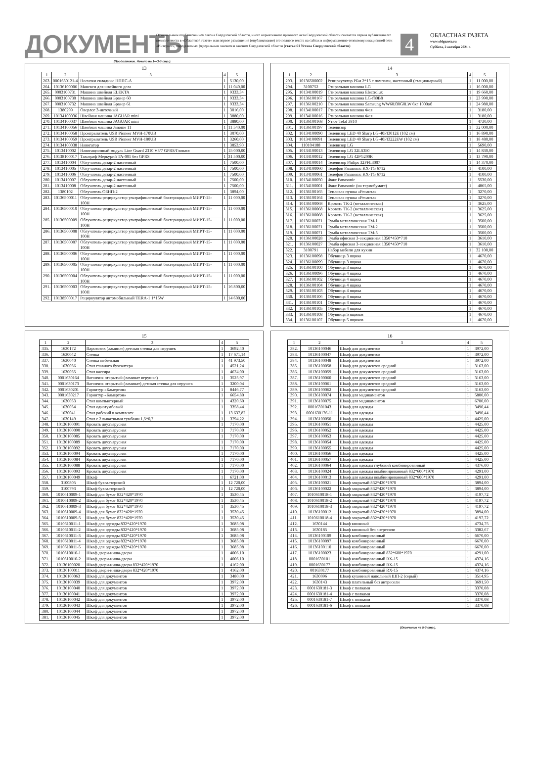ДОКУМЕНТЫ
Официальным опубликованием закона Свердловской области, иного нормативного правового акта Свердловской области считается первая публикация его полного текста в «Областной газете» или первое размещение (опубликование) его полного текста на сайтах в информационно-телекоммуникационной сети «Интернет», определяемых федеральным законом и законом Свердловской области (статья 61 Устава Свердловской области)
4
ОБЛАСТНАЯ ГАЗЕТА
www.oblgazeta.ru
Суббота, 2 октября 2021 г.
(Продолжение. Начало на 1—3-й стр.).
13
| 1 | 2 | 3 | 4 | 5 |
| --- | --- | --- | --- | --- |
| 263. | 0001630121-4 | Носилки складные НППС-А | 1 | 5130,00 |
| 264. | 10136100006 | Манекен для швейного дела | 1 | 11 040,00 |
| 265. | 0003100731 | Машина швейная ELEKTA | 1 | 9333,34 |
| 266. | 0003100730 | Машина швейная Бразер 60 | 1 | 9333,34 |
| 267. | 0003100732 | Машина швейная Бразер 61 | 1 | 9333,34 |
| 268. | 1380299 | Оверлог 3-ниточный | 1 | 3016,00 |
| 269. | 10134100036 | Швейная машина JAGUAR mini | 1 | 3880,00 |
| 270. | 10134100037 | Швейная машина JAGUAR mini | 1 | 3880,00 |
| 271. | 10134100056 | Швейная машина Janome 11 | 1 | 11 540,00 |
| 272. | 10134100058 | Проигрыватель USB Pioneer MVH-170UB | 1 | 3070,00 |
| 273. | 10134100059 | Проигрыватель USB Pioneer MVH-180UB | 1 | 3260,00 |
| 274. | 10134100038 | Навигатор | 1 | 3853,90 |
| 275. | 1013410002 | Навигационный модуль Line Guard 2310 V3/7 GPRS/Глонасс | 1 | 15 000,00 |
| 276. | 10138100017 | Тахограф Меркурий ТА-001 без GPRS | 1 | 31 500,00 |
| 277. | 1013410004 | Облучатель дезар-2 настенный | 1 | 7500,00 |
| 278. | 1013410005 | Облучатель дезар-2 настенный | 1 | 7500,00 |
| 279. | 1013410006 | Облучатель дезар-2 настенный | 1 | 7500,00 |
| 280. | 1013410007 | Облучатель дезар-2 настенный | 1 | 7500,00 |
| 281. | 1013410008 | Облучатель дезар-2 настенный | 1 | 7500,00 |
| 282. | 1380102 | Облучатель ОБНП-2 | 1 | 3894,00 |
| 283. | 10136500011 | Облучатель-рециркулятор ультрафиолетовый бактерицидный МИРТ-15-100Н | 1 | 11 000,00 |
| 284. | 10136500010 | Облучатель-рециркулятор ультрафиолетовый бактерицидный МИРТ-15-100Н | 1 | 11 000,00 |
| 285. | 10136500009 | Облучатель-рециркулятор ультрафиолетовый бактерицидный МИРТ-15-100Н | 1 | 11 000,00 |
| 286. | 10136500008 | Облучатель-рециркулятор ультрафиолетовый бактерицидный МИРТ-15-100Н | 1 | 11 000,00 |
| 287. | 10136500007 | Облучатель-рециркулятор ультрафиолетовый бактерицидный МИРТ-15-100Н | 1 | 11 000,00 |
| 288. | 10136500006 | Облучатель-рециркулятор ультрафиолетовый бактерицидный МИРТ-15-100Н | 1 | 11 000,00 |
| 289. | 10136500005 | Облучатель-рециркулятор ультрафиолетовый бактерицидный МИРТ-15-100Н | 1 | 11 000,00 |
| 290. | 10136500004 | Облучатель-рециркулятор ультрафиолетовый бактерицидный МИРТ-15-100Н | 1 | 11 000,00 |
| 291. | 10136500003 | Облучатель-рециркулятор ультрафиолетовый бактерицидный МИРТ-15-100П | 1 | 16 800,00 |
| 292. | 10138500017 | Рециркулятор автомобильный TERA-1 1*15W | 1 | 14 600,00 |
14
| 1 | 2 | 3 | 4 | 5 |
| --- | --- | --- | --- | --- |
| 293. | 10136500002 | Рециркулятор РБм 2*15 с лампами, настенный (стационарный) | 1 | 11 000,00 |
| 294. | 3100752 | Стиральная машина LG | 1 | 16 000,00 |
| 295. | 10134100019 | Стиральная машина Electrolux | 1 | 19 660,00 |
| 296. | 10136100167 | Стиральная машина LG-f80B8 | 1 | 23 990,00 |
| 297. | 10136100210 | Стиральная машина Samsung WW60J30G0LW 6кг 1000об | 1 | 24 980,00 |
| 298. | 10134100017 | Стиральная машина Фея | 1 | 3180,00 |
| 299. | 10134100016 | Стиральная машина Фея | 1 | 3180,00 |
| 300. | 10136100168 | Утюг Tefal 3810 | 1 | 4730,00 |
| 301. | 10136100197 | Телевизор | 1 | 32 000,00 |
| 302. | 10134100090 | Телевизор LED 40 Sharp LG-40FI3012E (102 см) | 1 | 16 890,00 |
| 303. | 10134100091 | Телевизор LED 40 Sharp LG-40FI3222EW (102 см) | 1 | 18 480,00 |
| 304. | 110104188 | Телевизор LG | 1 | 5690,00 |
| 305. | 10134100013 | Телевизор LG 32LS350 | 1 | 14 830,00 |
| 306. | 10134100012 | Телевизор LG 42PG200R | 1 | 13 790,00 |
| 307. | 10134100014 | Телевизор Philips 32PFL3007 | 1 | 14 370,00 |
| 308. | 10134100060 | Телефон Panasonic KX-TG 6712 | 1 | 4100,00 |
| 309. | 10134100061 | Телефон Panasonic KX-TG 6712 | 1 | 4100,00 |
| 310. | 10134100050 | Факс Panasonic | 1 | 5530,00 |
| 311. | 10134100001 | Факс Panasonic (на термобумаге) | 1 | 4865,00 |
| 312. | 10136100165 | Тепловая пушка «Ресанта» | 1 | 3270,00 |
| 313. | 10136100164 | Тепловая пушка «Ресанта» | 1 | 3270,00 |
| 314. | 10136100068 | Кровать ТК-2 (металлическая) | 1 | 3625,00 |
| 315. | 10136100068 | Кровать ТК-2 (металлическая) | 1 | 3625,00 |
| 316. | 10136100068 | Кровать ТК-2 (металлическая) | 1 | 3625,00 |
| 317. | 10136100071 | Тумба металлическая ТМ-1 | 1 | 3500,00 |
| 318. | 10136100071 | Тумба металлическая ТМ-2 | 1 | 3500,00 |
| 319. | 10136100071 | Тумба металлическая ТМ-3 | 1 | 3500,00 |
| 320. | 10136100028 | Тумба офисная 3-секционная 1350*450*710 | 1 | 3610,00 |
| 321. | 10136100027 | Тумба офисная 3-секционная 1350*450*710 | 1 | 3610,00 |
| 322. | 3100791 | Набор мебели для кухни | 1 | 32 100,00 |
| 323. | 10136100098 | Обувница 3 ящика | 1 | 4670,00 |
| 324. | 10136100099 | Обувница 3 ящика | 1 | 4670,00 |
| 325. | 10136100100 | Обувница 3 ящика | 1 | 4670,00 |
| 326. | 10136100096 | Обувница 4 ящика | 1 | 4670,00 |
| 327. | 10136100102 | Обувница 4 ящика | 1 | 4670,00 |
| 328. | 10136100104 | Обувница 4 ящика | 1 | 4670,00 |
| 329. | 10136100103 | Обувница 4 ящика | 1 | 4670,00 |
| 330. | 10136100106 | Обувница 4 ящика | 1 | 4670,00 |
| 331. | 10136100101 | Обувница 4 ящика | 1 | 4670,00 |
| 332. | 10136100105 | Обувница 4 ящика | 1 | 4670,00 |
| 333. | 10136100108 | Обувница 5 ящиков | 1 | 4670,00 |
| 334. | 10136100107 | Обувница 5 ящиков | 1 | 4670,00 |
15
| 1 | 2 | 3 | 4 | 5 |
| --- | --- | --- | --- | --- |
| 335. | 1630172 | Паровозик (ламинат) детская стенка для игрушек | 1 | 3692,40 |
| 336. | 1630042 | Стенка | 1 | 17 671,14 |
| 337. | 1630040 | Стенка мебельная | 1 | 41 973,50 |
| 338. | 1630056 | Стол главного бухгалтера | 1 | 4521,24 |
| 339. | 1630055 | Стол кассира | 1 | 4674,00 |
| 340. | 0001630164 | Вагончик открытый (ламинат игрушка) | 1 | 3525,97 |
| 341. | 0001630173 | Вагончик открытый (ламинат) детская стенка для игрушек | 1 | 3200,04 |
| 342. | 0001630201 | Гарнитур «Камертон» | 1 | 8446,77 |
| 343. | 0001630217 | Гарнитур «Камертон» | 1 | 6654,80 |
| 344. | 1630053 | Стол компьютерный | 1 | 4320,60 |
| 345. | 1630054 | Стол однотумбовый | 1 | 3358,44 |
| 346. | 1630041 | Стол рабочий в комплекте | 1 | 13 637,82 |
| 347. | 1630149 | Стол с 2 выкатными тумбами 1,5*0,7 | 1 | 3794,22 |
| 348. | 10136100091 | Кровать двухъярусная | 1 | 7170,00 |
| 349. | 10136100090 | Кровать двухъярусная | 1 | 7170,00 |
| 350. | 10136100085 | Кровать двухъярусная | 1 | 7170,00 |
| 351. | 10136100089 | Кровать двухъярусная | 1 | 7170,00 |
| 352. | 10136100092 | Кровать двухъярусная | 1 | 7170,00 |
| 353. | 10136100094 | Кровать двухъярусная | 1 | 7170,00 |
| 354. | 10136100084 | Кровать двухъярусная | 1 | 7170,00 |
| 355. | 10136100088 | Кровать двухъярусная | 1 | 7170,00 |
| 356. | 10136100093 | Кровать двухъярусная | 1 | 7170,00 |
| 357. | 10136100049 | Шкаф | 1 | 6721,00 |
| 358. | 3100805 | Шкаф бухгалтерский | 1 | 12 720,00 |
| 359. | 3100793 | Шкаф бухгалтерский | 1 | 12 720,00 |
| 360. | 1010610009-1 | Шкаф для бумаг 832*420*1970 | 1 | 3530,45 |
| 361. | 1010610009-2 | Шкаф для бумаг 832*420*1970 | 1 | 3530,45 |
| 362. | 1010610009-3 | Шкаф для бумаг 832*420*1970 | 1 | 3530,45 |
| 363. | 1010610009-4 | Шкаф для бумаг 832*420*1970 | 1 | 3530,45 |
| 364. | 1010610009-5 | Шкаф для бумаг 832*420*1970 | 1 | 3530,45 |
| 365. | 1010610011-1 | Шкаф для одежды 832*420*1970 | 1 | 3685,08 |
| 366. | 1010610011-2 | Шкаф для одежды 832*420*1970 | 1 | 3685,08 |
| 367. | 1010610011-3 | Шкаф для одежды 832*420*1970 | 1 | 3685,08 |
| 368. | 1010610011-4 | Шкаф для одежды 832*420*1970 | 1 | 3685,08 |
| 369. | 1010610011-5 | Шкаф для одежды 832*420*1970 | 1 | 3685,08 |
| 370. | 1010610010-1 | Шкаф двери-ниша-двери | 1 | 4006,10 |
| 371. | 1010610010-2 | Шкаф двери-ниша-двери | 1 | 4006,10 |
| 372. | 10136100020 | Шкаф двери-ниша-двери 832*420*1970 | 1 | 4162,00 |
| 373. | 10136100011 | Шкаф двери-ниша-двери 832*420*1970 | 1 | 4162,00 |
| 374. | 10136100063 | Шкаф для документов | 1 | 3480,00 |
| 375. | 10136100039 | Шкаф для документов | 1 | 3972,00 |
| 376. | 10136100040 | Шкаф для документов | 1 | 3972,00 |
| 377. | 10136100041 | Шкаф для документов | 1 | 3972,00 |
| 378. | 10136100042 | Шкаф для документов | 1 | 3972,00 |
| 379. | 10136100043 | Шкаф для документов | 1 | 3972,00 |
| 380. | 10136100044 | Шкаф для документов | 1 | 3972,00 |
| 381. | 10136100045 | Шкаф для документов | 1 | 3972,00 |
16
| 1 | 2 | 3 | 4 | 5 |
| --- | --- | --- | --- | --- |
| 382. | 10136100046 | Шкаф для документов | 1 | 3972,00 |
| 383. | 10136100047 | Шкаф для документов | 1 | 3972,00 |
| 384. | 10136100048 | Шкаф для документов | 1 | 3972,00 |
| 385. | 10136100058 | Шкаф для документов средний | 1 | 3163,00 |
| 386. | 10136100059 | Шкаф для документов средний | 1 | 3163,00 |
| 387. | 10136100060 | Шкаф для документов средний | 1 | 3163,00 |
| 388. | 10136100061 | Шкаф для документов средний | 1 | 3163,00 |
| 389. | 10136100062 | Шкаф для документов средний | 1 | 3163,00 |
| 390. | 10136100074 | Шкаф для медикаментов | 1 | 5800,00 |
| 391. | 10136100075 | Шкаф для медикаментов | 1 | 6700,00 |
| 392. | 00016301043 | Шкаф для одежды | 1 | 3490,44 |
| 393. | 0001630176-11 | Шкаф для одежды | 1 | 3490,44 |
| 394. | 10136100050 | Шкаф для одежды | 1 | 4425,00 |
| 395. | 10136100051 | Шкаф для одежды | 1 | 4425,00 |
| 396. | 10136100052 | Шкаф для одежды | 1 | 4425,00 |
| 397. | 10136100053 | Шкаф для одежды | 1 | 4425,00 |
| 398. | 10136100054 | Шкаф для одежды | 1 | 4425,00 |
| 399. | 10136100055 | Шкаф для одежды | 1 | 4425,00 |
| 400. | 10136100056 | Шкаф для одежды | 1 | 4425,00 |
| 401. | 10136100057 | Шкаф для одежды | 1 | 4425,00 |
| 402. | 10136100064 | Шкаф для одежды глубокий комбинированный | 1 | 4376,00 |
| 403. | 10136100024 | Шкаф для одежды комбинированный 832*600*1970 | 1 | 4291,00 |
| 404. | 10136100013 | Шкаф для одежды комбинированный 832*600*1970 | 1 | 4291,00 |
| 405. | 10136100021 | Шкаф закрытый 832*420*1970 | 1 | 3894,00 |
| 406. | 10136100022 | Шкаф закрытый 832*420*1970 | 1 | 3894,00 |
| 407. | 1010610018-1 | Шкаф закрытый 832*420*1970 | 1 | 4197,72 |
| 408. | 1010610018-2 | Шкаф закрытый 832*420*1970 | 1 | 4197,72 |
| 409. | 1010610018-3 | Шкаф закрытый 832*420*1970 | 1 | 4197,72 |
| 410. | 10136100012 | Шкаф закрытый 832*420*1970 | 1 | 3894,00 |
| 411. | 1010610018-4 | Шкаф закрытый 832*420*1970 | 1 | 4197,72 |
| 412. | 1630144 | Шкаф книжный | 1 | 4734,75 |
| 413. | 1630185 | Шкаф книжный без антресоли | 1 | 3382,67 |
| 414. | 10136100109 | Шкаф комбинированный | 1 | 6670,00 |
| 415. | 10136100097 | Шкаф комбинированный | 1 | 6670,00 |
| 416. | 10136100110 | Шкаф комбинированный | 1 | 6670,00 |
| 417. | 10136100023 | Шкаф комбинированный 832*600*1970 | 1 | 4291,00 |
| 418. | 0001630101 | Шкаф комбинированный RX-15 | 1 | 4374,16 |
| 419. | 0001630177 | Шкаф комбинированный RX-15 | 1 | 4374,16 |
| 420. | 001630177 | Шкаф комбинированный RX-15 | 1 | 4374,16 |
| 421. | 1630096 | Шкаф кухонный напольный ШП-2 (серый) | 1 | 3514,95 |
| 422. | 1630143 | Шкаф плательный без антресоли | 1 | 3691,50 |
| 423. | 0001630181-3 | Шкаф с полками | 1 | 3370,08 |
| 424. | 0001630181-4 | Шкаф с полками | 1 | 3370,08 |
| 425. | 0001630181-7 | Шкаф с полками | 1 | 3370,08 |
| 426. | 0001630181-6 | Шкаф с полками | 1 | 3370,08 |
(Окончание на 5-й стр.).